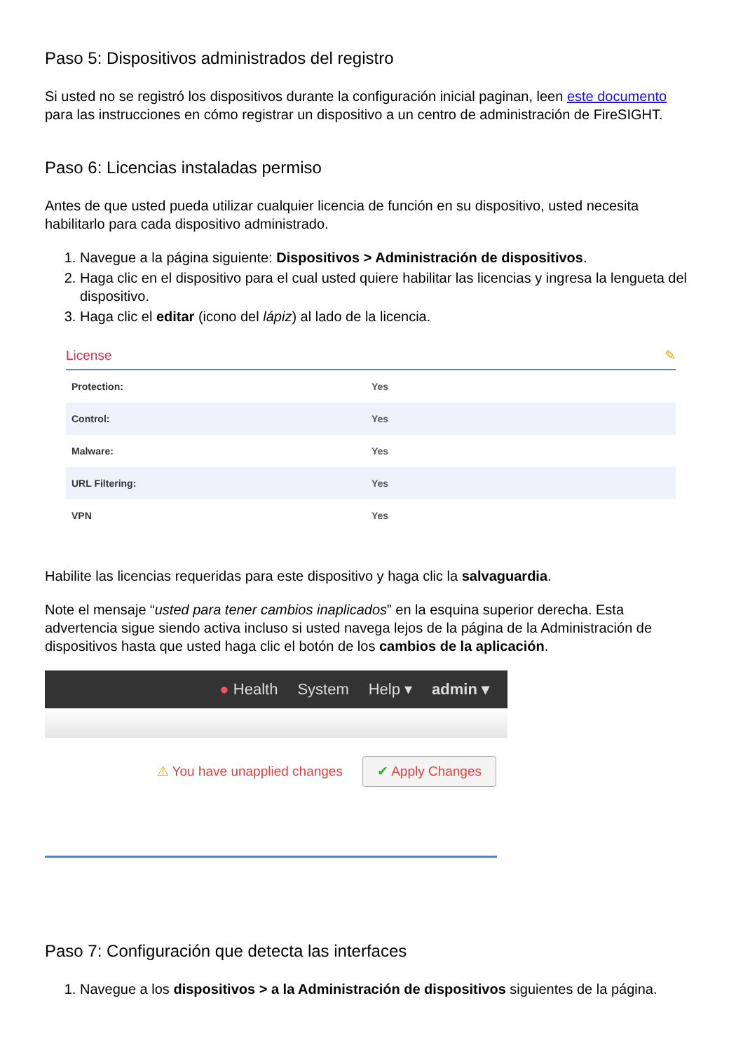Paso 5: Dispositivos administrados del registro
Si usted no se registró los dispositivos durante la configuración inicial paginan, leen este documento para las instrucciones en cómo registrar un dispositivo a un centro de administración de FireSIGHT.
Paso 6: Licencias instaladas permiso
Antes de que usted pueda utilizar cualquier licencia de función en su dispositivo, usted necesita habilitarlo para cada dispositivo administrado.
1. Navegue a la página siguiente: Dispositivos > Administración de dispositivos.
2. Haga clic en el dispositivo para el cual usted quiere habilitar las licencias y ingresa la lengueta del dispositivo.
3. Haga clic el editar (icono del lápiz) al lado de la licencia.
License ✎
| Protection: | Yes |
| Control: | Yes |
| Malware: | Yes |
| URL Filtering: | Yes |
| VPN | Yes |
Habilite las licencias requeridas para este dispositivo y haga clic la salvaguardia.
Note el mensaje “usted para tener cambios inaplicados” en la esquina superior derecha. Esta advertencia sigue siendo activa incluso si usted navega lejos de la página de la Administración de dispositivos hasta que usted haga clic el botón de los cambios de la aplicación.
● Health System Help ▾ admin ▾
⚠ You have unapplied changes ✔ Apply Changes
Paso 7: Configuración que detecta las interfaces
1. Navegue a los dispositivos > a la Administración de dispositivos siguientes de la página.